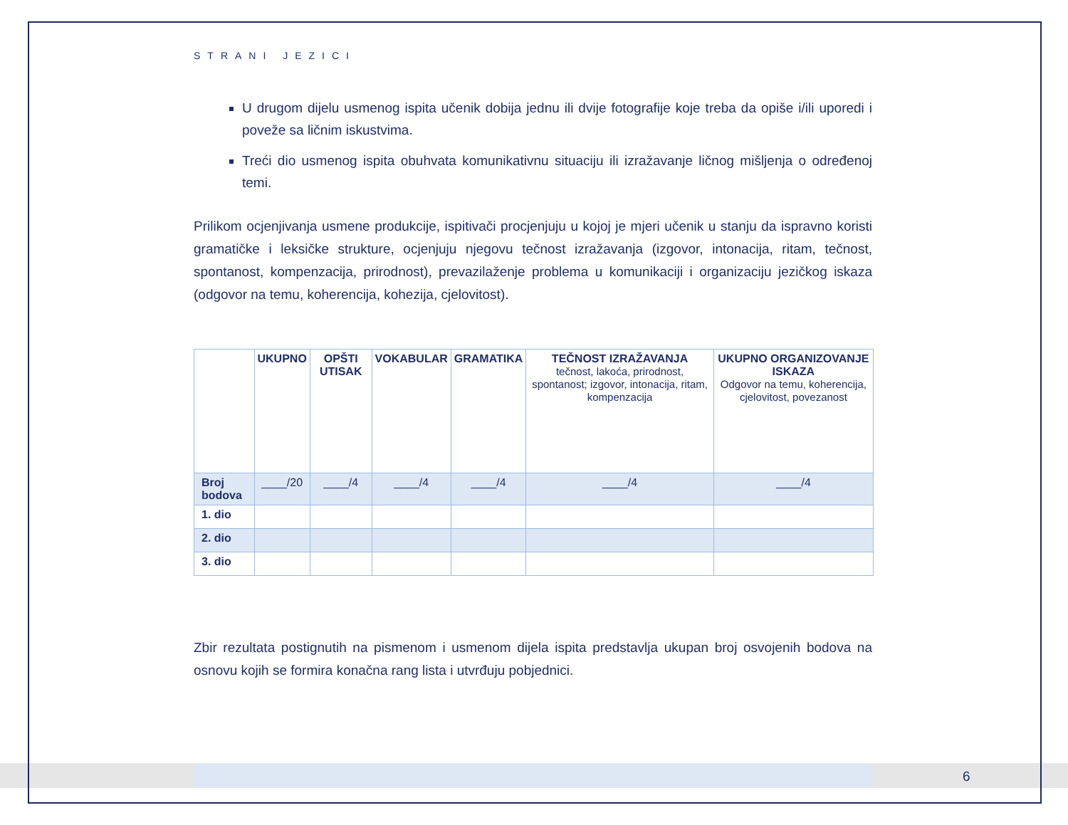STRANI JEZICI
U drugom dijelu usmenog ispita učenik dobija jednu ili dvije fotografije koje treba da opiše i/ili uporedi i poveže sa ličnim iskustvima.
Treći dio usmenog ispita obuhvata komunikativnu situaciju ili izražavanje ličnog mišljenja o određenoj temi.
Prilikom ocjenjivanja usmene produkcije, ispitivači procjenjuju u kojoj je mjeri učenik u stanju da ispravno koristi gramatičke i leksičke strukture, ocjenjuju njegovu tečnost izražavanja (izgovor, intonacija, ritam, tečnost, spontanost, kompenzacija, prirodnost), prevazilaženje problema u komunikaciji i organizaciju jezičkog iskaza (odgovor na temu, koherencija, kohezija, cjelovitost).
| | UKUPNO | OPŠTI UTISAK | VOKABULAR | GRAMATIKA | TEČNOST IZRAŽAVANJA tečnost, lakoća, prirodnost, spontanost; izgovor, intonacija, ritam, kompenzacija | UKUPNO ORGANIZOVANJE ISKAZA Odgovor na temu, koherencija, cjelovitost, povezanost |
| --- | --- | --- | --- | --- | --- | --- |
| Broj bodova | ____/20 | ____/4 | ____/4 | ____/4 | ____/4 | ____/4 |
| 1. dio | | | | | | |
| 2. dio | | | | | | |
| 3. dio | | | | | | |
Zbir rezultata postignutih na pismenom i usmenom dijela ispita predstavlja ukupan broj osvojenih bodova na osnovu kojih se formira konačna rang lista i utvrđuju pobjednici.
6